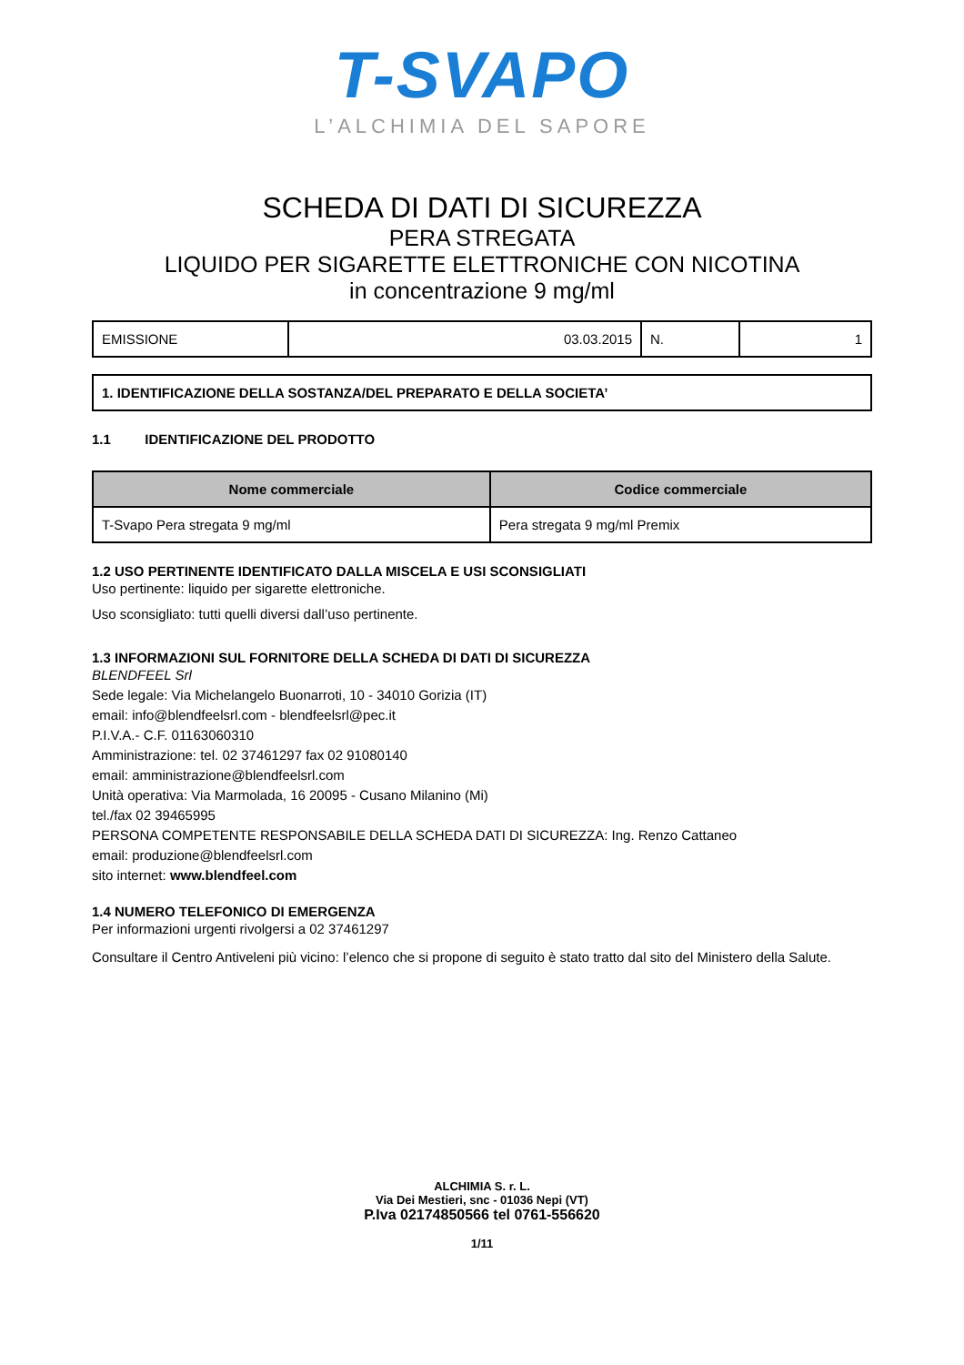T-SVAPO
L’ALCHIMIA DEL SAPORE
SCHEDA DI DATI DI SICUREZZA
PERA STREGATA
LIQUIDO PER SIGARETTE ELETTRONICHE CON NICOTINA
in concentrazione 9 mg/ml
| EMISSIONE | 03.03.2015 | N. | 1 |
| 1. IDENTIFICAZIONE DELLA SOSTANZA/DEL PREPARATO E DELLA SOCIETA’ |
1.1 IDENTIFICAZIONE DEL PRODOTTO
| Nome commerciale | Codice commerciale |
| --- | --- |
| T-Svapo Pera stregata 9 mg/ml | Pera stregata 9 mg/ml Premix |
1.2 USO PERTINENTE IDENTIFICATO DALLA MISCELA E USI SCONSIGLIATI
Uso pertinente: liquido per sigarette elettroniche.
Uso sconsigliato: tutti quelli diversi dall’uso pertinente.
1.3 INFORMAZIONI SUL FORNITORE DELLA SCHEDA DI DATI DI SICUREZZA
BLENDFEEL Srl
Sede legale: Via Michelangelo Buonarroti, 10 - 34010 Gorizia (IT)
email: info@blendfeelsrl.com - blendfeelsrl@pec.it
P.I.V.A.- C.F. 01163060310
Amministrazione: tel. 02 37461297 fax 02 91080140
email: amministrazione@blendfeelsrl.com
Unità operativa: Via Marmolada, 16 20095 - Cusano Milanino (Mi)
tel./fax 02 39465995
PERSONA COMPETENTE RESPONSABILE DELLA SCHEDA DATI DI SICUREZZA: Ing. Renzo Cattaneo
email: produzione@blendfeelsrl.com
sito internet: www.blendfeel.com
1.4 NUMERO TELEFONICO DI EMERGENZA
Per informazioni urgenti rivolgersi a 02 37461297
Consultare il Centro Antiveleni più vicino: l’elenco che si propone di seguito è stato tratto dal sito del Ministero della Salute.
ALCHIMIA S. r. L.
Via Dei Mestieri, snc - 01036 Nepi (VT)
P.Iva 02174850566 tel 0761-556620
1/11